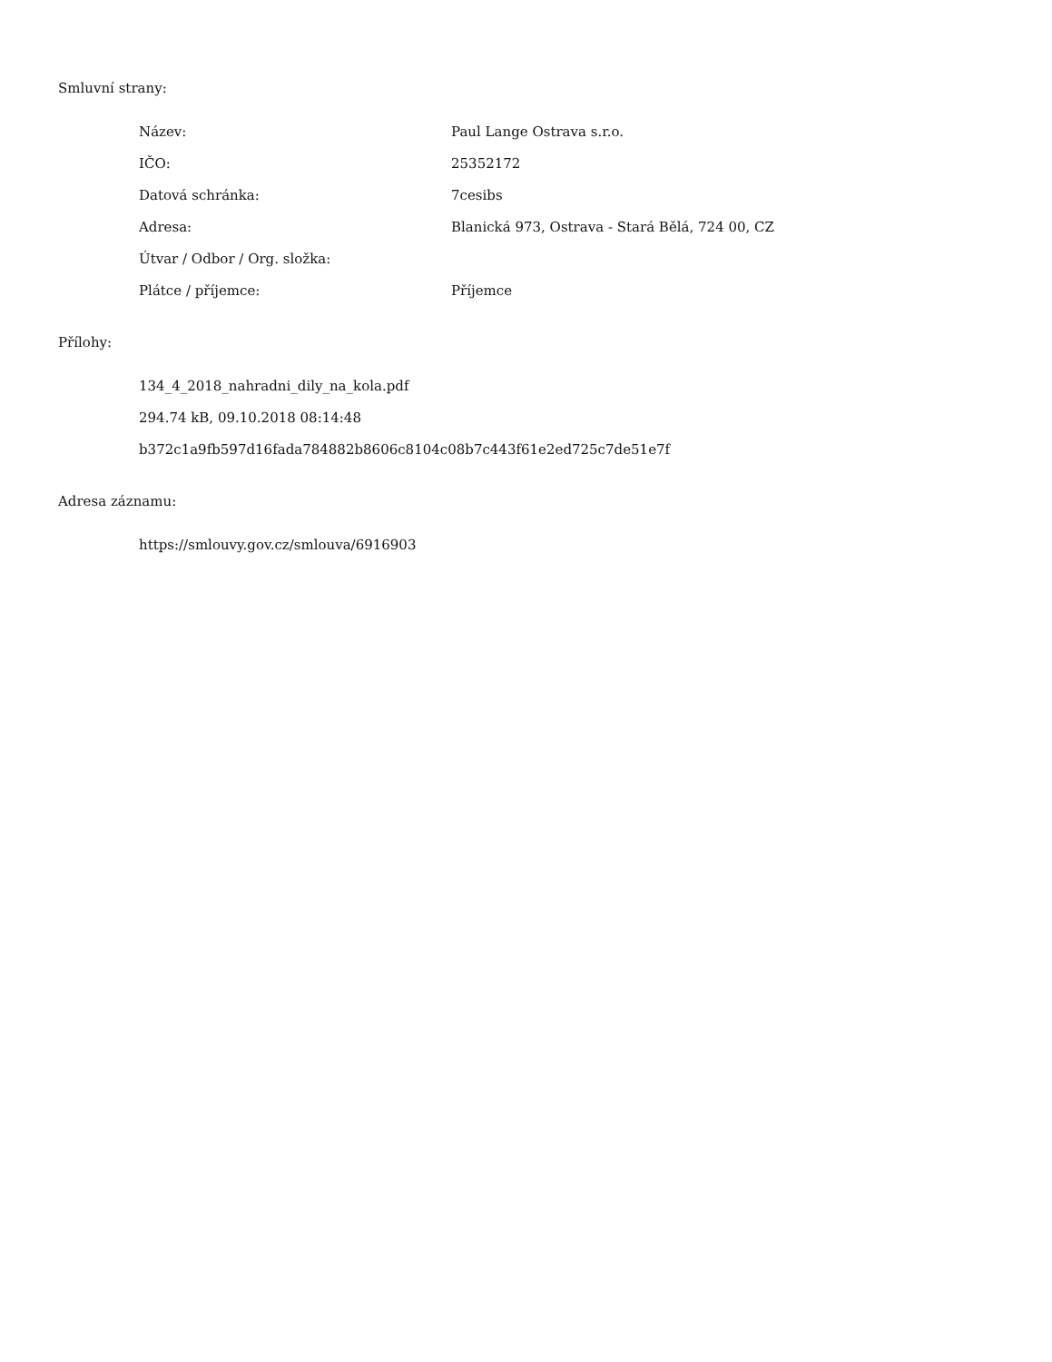Smluvní strany:
| Název: | Paul Lange Ostrava s.r.o. |
| IČO: | 25352172 |
| Datová schránka: | 7cesibs |
| Adresa: | Blanická 973, Ostrava - Stará Bělá, 724 00, CZ |
| Útvar / Odbor / Org. složka: | |
| Plátce / příjemce: | Příjemce |
Přílohy:
134_4_2018_nahradni_dily_na_kola.pdf
294.74 kB, 09.10.2018 08:14:48
b372c1a9fb597d16fada784882b8606c8104c08b7c443f61e2ed725c7de51e7f
Adresa záznamu:
https://smlouvy.gov.cz/smlouva/6916903